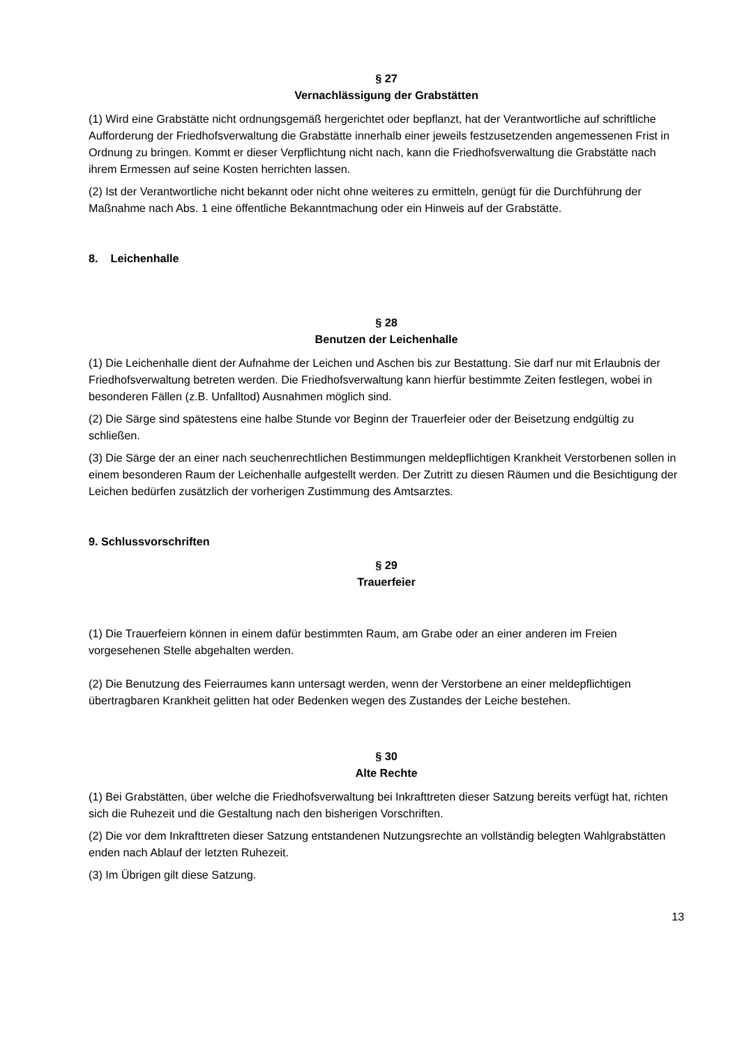§ 27
Vernachlässigung der Grabstätten
(1) Wird eine Grabstätte nicht ordnungsgemäß hergerichtet oder bepflanzt, hat der Verantwortliche auf schriftliche Aufforderung der Friedhofsverwaltung die Grabstätte innerhalb einer jeweils festzusetzenden angemessenen Frist in Ordnung zu bringen. Kommt er dieser Verpflichtung nicht nach, kann die Friedhofsverwaltung die Grabstätte nach ihrem Ermessen auf seine Kosten herrichten lassen.
(2) Ist der Verantwortliche nicht bekannt oder nicht ohne weiteres zu ermitteln, genügt für die Durchführung der Maßnahme nach Abs. 1 eine öffentliche Bekanntmachung oder ein Hinweis auf der Grabstätte.
8. Leichenhalle
§ 28
Benutzen der Leichenhalle
(1) Die Leichenhalle dient der Aufnahme der Leichen und Aschen bis zur Bestattung. Sie darf nur mit Erlaubnis der Friedhofsverwaltung betreten werden. Die Friedhofsverwaltung kann hierfür bestimmte Zeiten festlegen, wobei in besonderen Fällen (z.B. Unfalltod) Ausnahmen möglich sind.
(2) Die Särge sind spätestens eine halbe Stunde vor Beginn der Trauerfeier oder der Beisetzung endgültig zu schließen.
(3) Die Särge der an einer nach seuchenrechtlichen Bestimmungen meldepflichtigen Krankheit Verstorbenen sollen in einem besonderen Raum der Leichenhalle aufgestellt werden. Der Zutritt zu diesen Räumen und die Besichtigung der Leichen bedürfen zusätzlich der vorherigen Zustimmung des Amtsarztes.
9. Schlussvorschriften
§ 29
Trauerfeier
(1) Die Trauerfeiern können in einem dafür bestimmten Raum, am Grabe oder an einer anderen im Freien vorgesehenen Stelle abgehalten werden.
(2) Die Benutzung des Feierraumes kann untersagt werden, wenn der Verstorbene an einer meldepflichtigen übertragbaren Krankheit gelitten hat oder Bedenken wegen des Zustandes der Leiche bestehen.
§ 30
Alte Rechte
(1) Bei Grabstätten, über welche die Friedhofsverwaltung bei Inkrafttreten dieser Satzung bereits verfügt hat, richten sich die Ruhezeit und die Gestaltung nach den bisherigen Vorschriften.
(2) Die vor dem Inkrafttreten dieser Satzung entstandenen Nutzungsrechte an vollständig belegten Wahlgrabstätten enden nach Ablauf der letzten Ruhezeit.
(3) Im Übrigen gilt diese Satzung.
13